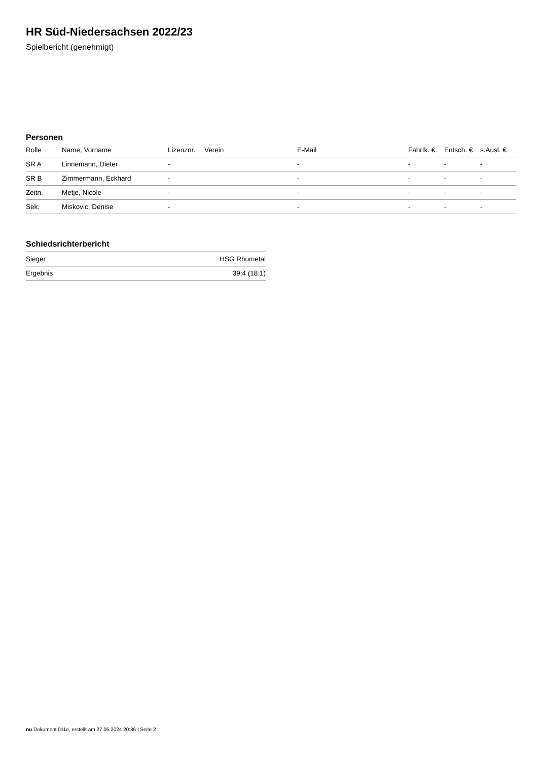HR Süd-Niedersachsen 2022/23
Spielbericht (genehmigt)
Personen
| Rolle | Name, Vorname | Lizenznr. | Verein | E-Mail | Fahrtk. € | Entsch. € | s.Ausl. € |
| --- | --- | --- | --- | --- | --- | --- | --- |
| SR A | Linnemann, Dieter | - | | - | - | - | - |
| SR B | Zimmermann, Eckhard | - | | - | - | - | - |
| Zeitn. | Metje, Nicole | - | | - | - | - | - |
| Sek. | Miskovic, Denise | - | | - | - | - | - |
Schiedsrichterbericht
| Sieger | HSG Rhumetal |
| Ergebnis | 39:4 (18:1) |
nu.Dokument 011e, erstellt am 27.06.2024 20:36 | Seite 2